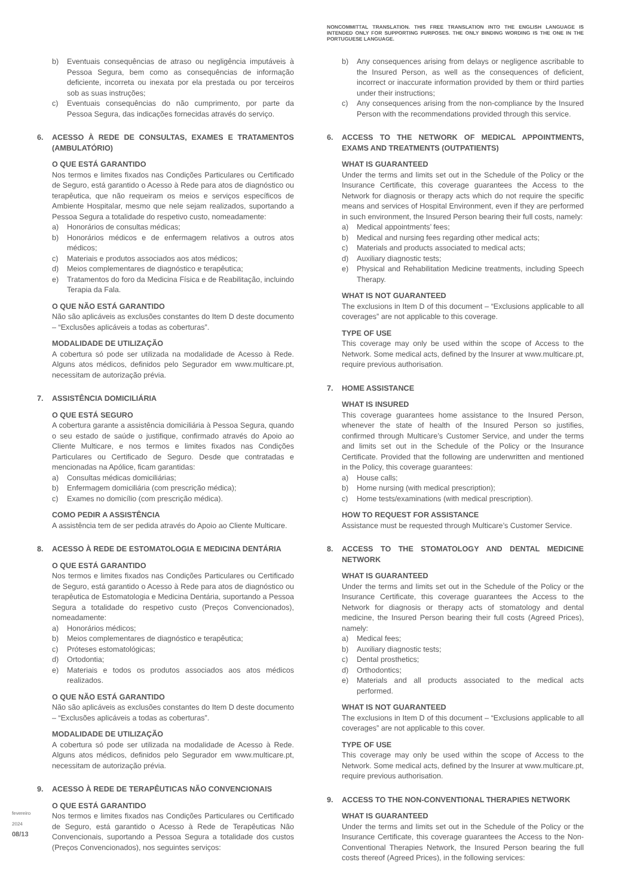fevereiro 2024
08/13
b) Eventuais consequências de atraso ou negligência imputáveis à Pessoa Segura, bem como as consequências de informação deficiente, incorreta ou inexata por ela prestada ou por terceiros sob as suas instruções;
c) Eventuais consequências do não cumprimento, por parte da Pessoa Segura, das indicações fornecidas através do serviço.
6. ACESSO À REDE DE CONSULTAS, EXAMES E TRATAMENTOS (AMBULATÓRIO)
O QUE ESTÁ GARANTIDO
Nos termos e limites fixados nas Condições Particulares ou Certificado de Seguro, está garantido o Acesso à Rede para atos de diagnóstico ou terapêutica, que não requeiram os meios e serviços específicos de Ambiente Hospitalar, mesmo que nele sejam realizados, suportando a Pessoa Segura a totalidade do respetivo custo, nomeadamente:
a) Honorários de consultas médicas;
b) Honorários médicos e de enfermagem relativos a outros atos médicos;
c) Materiais e produtos associados aos atos médicos;
d) Meios complementares de diagnóstico e terapêutica;
e) Tratamentos do foro da Medicina Física e de Reabilitação, incluindo Terapia da Fala.
O QUE NÃO ESTÁ GARANTIDO
Não são aplicáveis as exclusões constantes do Item D deste documento – “Exclusões aplicáveis a todas as coberturas”.
MODALIDADE DE UTILIZAÇÃO
A cobertura só pode ser utilizada na modalidade de Acesso à Rede. Alguns atos médicos, definidos pelo Segurador em www.multicare.pt, necessitam de autorização prévia.
7. ASSISTÊNCIA DOMICILIÁRIA
O QUE ESTÁ SEGURO
A cobertura garante a assistência domiciliária à Pessoa Segura, quando o seu estado de saúde o justifique, confirmado através do Apoio ao Cliente Multicare, e nos termos e limites fixados nas Condições Particulares ou Certificado de Seguro. Desde que contratadas e mencionadas na Apólice, ficam garantidas:
a) Consultas médicas domiciliárias;
b) Enfermagem domiciliária (com prescrição médica);
c) Exames no domicílio (com prescrição médica).
COMO PEDIR A ASSISTÊNCIA
A assistência tem de ser pedida através do Apoio ao Cliente Multicare.
8. ACESSO À REDE DE ESTOMATOLOGIA E MEDICINA DENTÁRIA
O QUE ESTÁ GARANTIDO
Nos termos e limites fixados nas Condições Particulares ou Certificado de Seguro, está garantido o Acesso à Rede para atos de diagnóstico ou terapêutica de Estomatologia e Medicina Dentária, suportando a Pessoa Segura a totalidade do respetivo custo (Preços Convencionados), nomeadamente:
a) Honorários médicos;
b) Meios complementares de diagnóstico e terapêutica;
c) Próteses estomatológicas;
d) Ortodontia;
e) Materiais e todos os produtos associados aos atos médicos realizados.
O QUE NÃO ESTÁ GARANTIDO
Não são aplicáveis as exclusões constantes do Item D deste documento – “Exclusões aplicáveis a todas as coberturas”.
MODALIDADE DE UTILIZAÇÃO
A cobertura só pode ser utilizada na modalidade de Acesso à Rede. Alguns atos médicos, definidos pelo Segurador em www.multicare.pt, necessitam de autorização prévia.
9. ACESSO À REDE DE TERAPÊUTICAS NÃO CONVENCIONAIS
O QUE ESTÁ GARANTIDO
Nos termos e limites fixados nas Condições Particulares ou Certificado de Seguro, está garantido o Acesso à Rede de Terapêuticas Não Convencionais, suportando a Pessoa Segura a totalidade dos custos (Preços Convencionados), nos seguintes serviços:
NONCOMMITTAL TRANSLATION. THIS FREE TRANSLATION INTO THE ENGLISH LANGUAGE IS INTENDED ONLY FOR SUPPORTING PURPOSES. THE ONLY BINDING WORDING IS THE ONE IN THE PORTUGUESE LANGUAGE.
b) Any consequences arising from delays or negligence ascribable to the Insured Person, as well as the consequences of deficient, incorrect or inaccurate information provided by them or third parties under their instructions;
c) Any consequences arising from the non-compliance by the Insured Person with the recommendations provided through this service.
6. ACCESS TO THE NETWORK OF MEDICAL APPOINTMENTS, EXAMS AND TREATMENTS (OUTPATIENTS)
WHAT IS GUARANTEED
Under the terms and limits set out in the Schedule of the Policy or the Insurance Certificate, this coverage guarantees the Access to the Network for diagnosis or therapy acts which do not require the specific means and services of Hospital Environment, even if they are performed in such environment, the Insured Person bearing their full costs, namely:
a) Medical appointments’ fees;
b) Medical and nursing fees regarding other medical acts;
c) Materials and products associated to medical acts;
d) Auxiliary diagnostic tests;
e) Physical and Rehabilitation Medicine treatments, including Speech Therapy.
WHAT IS NOT GUARANTEED
The exclusions in Item D of this document – “Exclusions applicable to all coverages” are not applicable to this coverage.
TYPE OF USE
This coverage may only be used within the scope of Access to the Network. Some medical acts, defined by the Insurer at www.multicare.pt, require previous authorisation.
7. HOME ASSISTANCE
WHAT IS INSURED
This coverage guarantees home assistance to the Insured Person, whenever the state of health of the Insured Person so justifies, confirmed through Multicare’s Customer Service, and under the terms and limits set out in the Schedule of the Policy or the Insurance Certificate. Provided that the following are underwritten and mentioned in the Policy, this coverage guarantees:
a) House calls;
b) Home nursing (with medical prescription);
c) Home tests/examinations (with medical prescription).
HOW TO REQUEST FOR ASSISTANCE
Assistance must be requested through Multicare’s Customer Service.
8. ACCESS TO THE STOMATOLOGY AND DENTAL MEDICINE NETWORK
WHAT IS GUARANTEED
Under the terms and limits set out in the Schedule of the Policy or the Insurance Certificate, this coverage guarantees the Access to the Network for diagnosis or therapy acts of stomatology and dental medicine, the Insured Person bearing their full costs (Agreed Prices), namely:
a) Medical fees;
b) Auxiliary diagnostic tests;
c) Dental prosthetics;
d) Orthodontics;
e) Materials and all products associated to the medical acts performed.
WHAT IS NOT GUARANTEED
The exclusions in Item D of this document – “Exclusions applicable to all coverages” are not applicable to this cover.
TYPE OF USE
This coverage may only be used within the scope of Access to the Network. Some medical acts, defined by the Insurer at www.multicare.pt, require previous authorisation.
9. ACCESS TO THE NON-CONVENTIONAL THERAPIES NETWORK
WHAT IS GUARANTEED
Under the terms and limits set out in the Schedule of the Policy or the Insurance Certificate, this coverage guarantees the Access to the Non-Conventional Therapies Network, the Insured Person bearing the full costs thereof (Agreed Prices), in the following services: